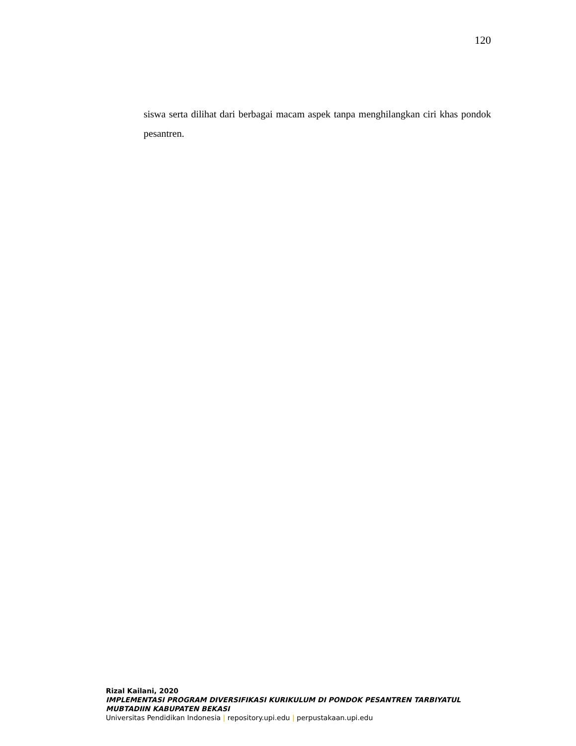120
siswa serta dilihat dari berbagai macam aspek tanpa menghilangkan ciri khas pondok pesantren.
Rizal Kailani, 2020
IMPLEMENTASI PROGRAM DIVERSIFIKASI KURIKULUM DI PONDOK PESANTREN TARBIYATUL MUBTADIIN KABUPATEN BEKASI
Universitas Pendidikan Indonesia | repository.upi.edu | perpustakaan.upi.edu